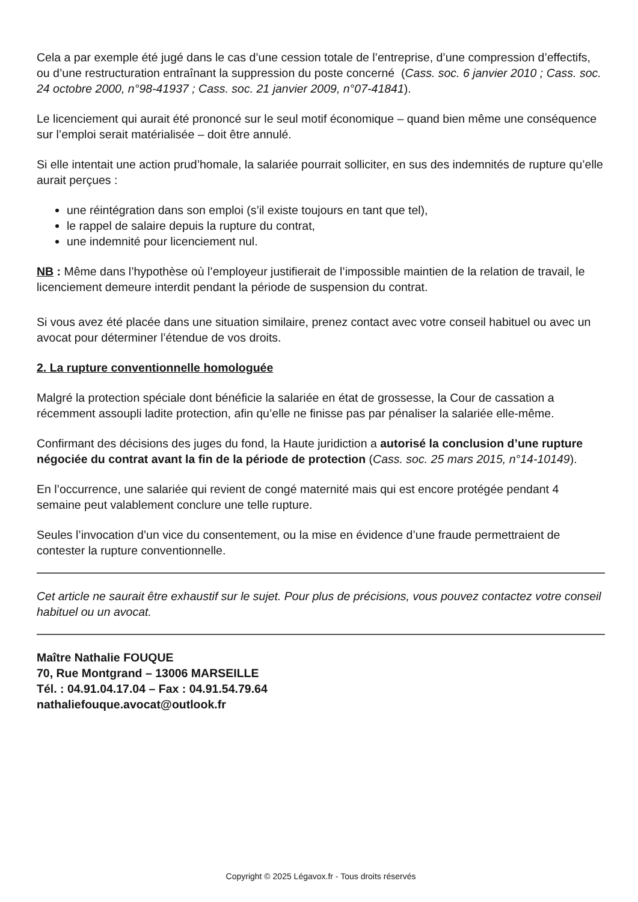Cela a par exemple été jugé dans le cas d’une cession totale de l’entreprise, d’une compression d’effectifs, ou d’une restructuration entraînant la suppression du poste concerné (Cass. soc. 6 janvier 2010 ; Cass. soc. 24 octobre 2000, n°98-41937 ; Cass. soc. 21 janvier 2009, n°07-41841).
Le licenciement qui aurait été prononcé sur le seul motif économique – quand bien même une conséquence sur l’emploi serait matérialisée – doit être annulé.
Si elle intentait une action prud’homale, la salariée pourrait solliciter, en sus des indemnités de rupture qu’elle aurait perçues :
une réintégration dans son emploi (s’il existe toujours en tant que tel),
le rappel de salaire depuis la rupture du contrat,
une indemnité pour licenciement nul.
NB : Même dans l’hypothèse où l’employeur justifierait de l’impossible maintien de la relation de travail, le licenciement demeure interdit pendant la période de suspension du contrat.
Si vous avez été placée dans une situation similaire, prenez contact avec votre conseil habituel ou avec un avocat pour déterminer l’étendue de vos droits.
2. La rupture conventionnelle homologuée
Malgré la protection spéciale dont bénéficie la salariée en état de grossesse, la Cour de cassation a récemment assoupli ladite protection, afin qu’elle ne finisse pas par pénaliser la salariée elle-même.
Confirmant des décisions des juges du fond, la Haute juridiction a autorisé la conclusion d’une rupture négociée du contrat avant la fin de la période de protection (Cass. soc. 25 mars 2015, n°14-10149).
En l’occurrence, une salariée qui revient de congé maternité mais qui est encore protégée pendant 4 semaine peut valablement conclure une telle rupture.
Seules l’invocation d’un vice du consentement, ou la mise en évidence d’une fraude permettraient de contester la rupture conventionnelle.
Cet article ne saurait être exhaustif sur le sujet. Pour plus de précisions, vous pouvez contactez votre conseil habituel ou un avocat.
Maître Nathalie FOUQUE
70, Rue Montgrand – 13006 MARSEILLE
Tél. : 04.91.04.17.04 – Fax : 04.91.54.79.64
nathaliefouque.avocat@outlook.fr
Copyright © 2025 Légavox.fr - Tous droits réservés